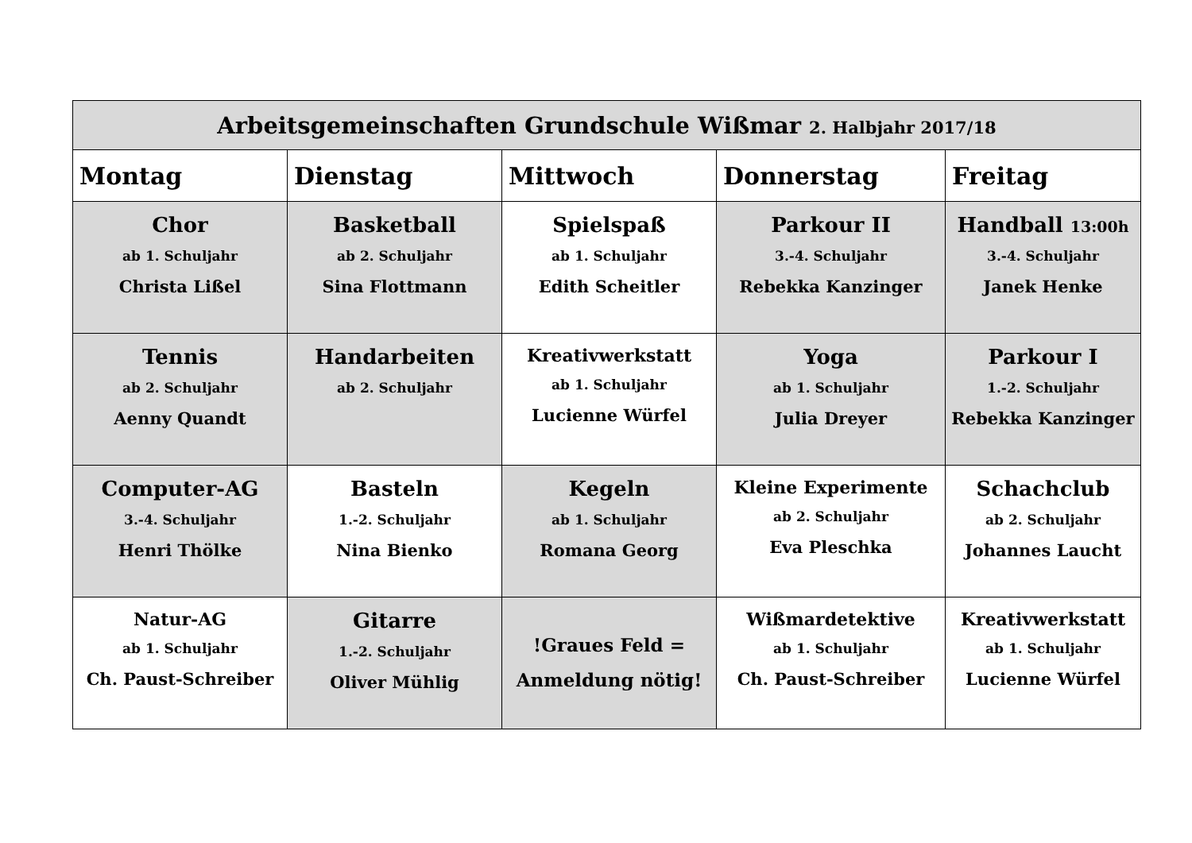| Arbeitsgemeinschaften Grundschule Wißmar 2. Halbjahr 2017/18 | | | | |
| Montag | Dienstag | Mittwoch | Donnerstag | Freitag |
| Chor ab 1. Schuljahr Christa Lißel | Basketball ab 2. Schuljahr Sina Flottmann | Spielspaß ab 1. Schuljahr Edith Scheitler | Parkour II 3.-4. Schuljahr Rebekka Kanzinger | Handball 13:00h 3.-4. Schuljahr Janek Henke |
| Tennis ab 2. Schuljahr Aenny Quandt | Handarbeiten ab 2. Schuljahr | Kreativwerkstatt ab 1. Schuljahr Lucienne Würfel | Yoga ab 1. Schuljahr Julia Dreyer | Parkour I 1.-2. Schuljahr Rebekka Kanzinger |
| Computer-AG 3.-4. Schuljahr Henri Thölke | Basteln 1.-2. Schuljahr Nina Bienko | Kegeln ab 1. Schuljahr Romana Georg | Kleine Experimente ab 2. Schuljahr Eva Pleschka | Schachclub ab 2. Schuljahr Johannes Laucht |
| Natur-AG ab 1. Schuljahr Ch. Paust-Schreiber | Gitarre 1.-2. Schuljahr Oliver Mühlig | !Graues Feld = Anmeldung nötig! | Wißmardetektive ab 1. Schuljahr Ch. Paust-Schreiber | Kreativwerkstatt ab 1. Schuljahr Lucienne Würfel |